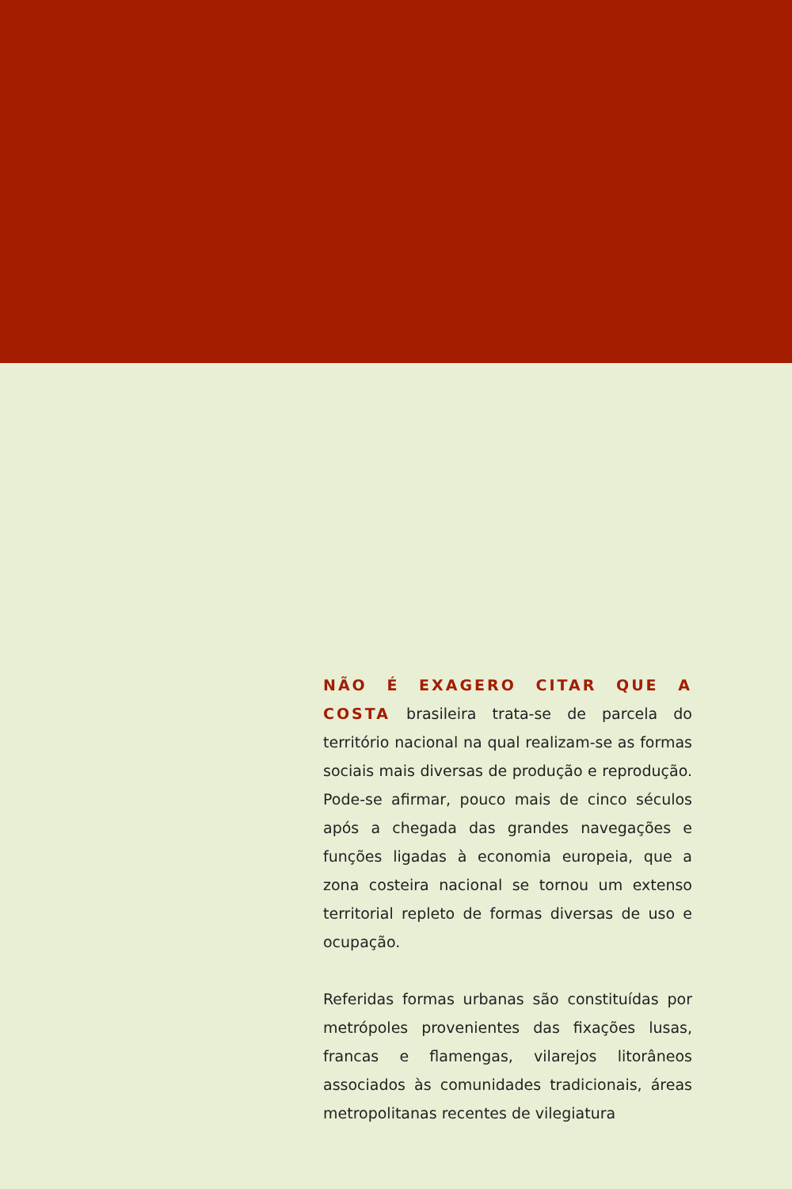NÃO É EXAGERO CITAR QUE A COSTA brasileira trata-se de parcela do território nacional na qual realizam-se as formas sociais mais diversas de produção e reprodução. Pode-se afirmar, pouco mais de cinco séculos após a chegada das grandes navegações e funções ligadas à economia europeia, que a zona costeira nacional se tornou um extenso territorial repleto de formas diversas de uso e ocupação.
Referidas formas urbanas são constituídas por metrópoles provenientes das fixações lusas, francas e flamengas, vilarejos litorâneos associados às comunidades tradicionais, áreas metropolitanas recentes de vilegiatura